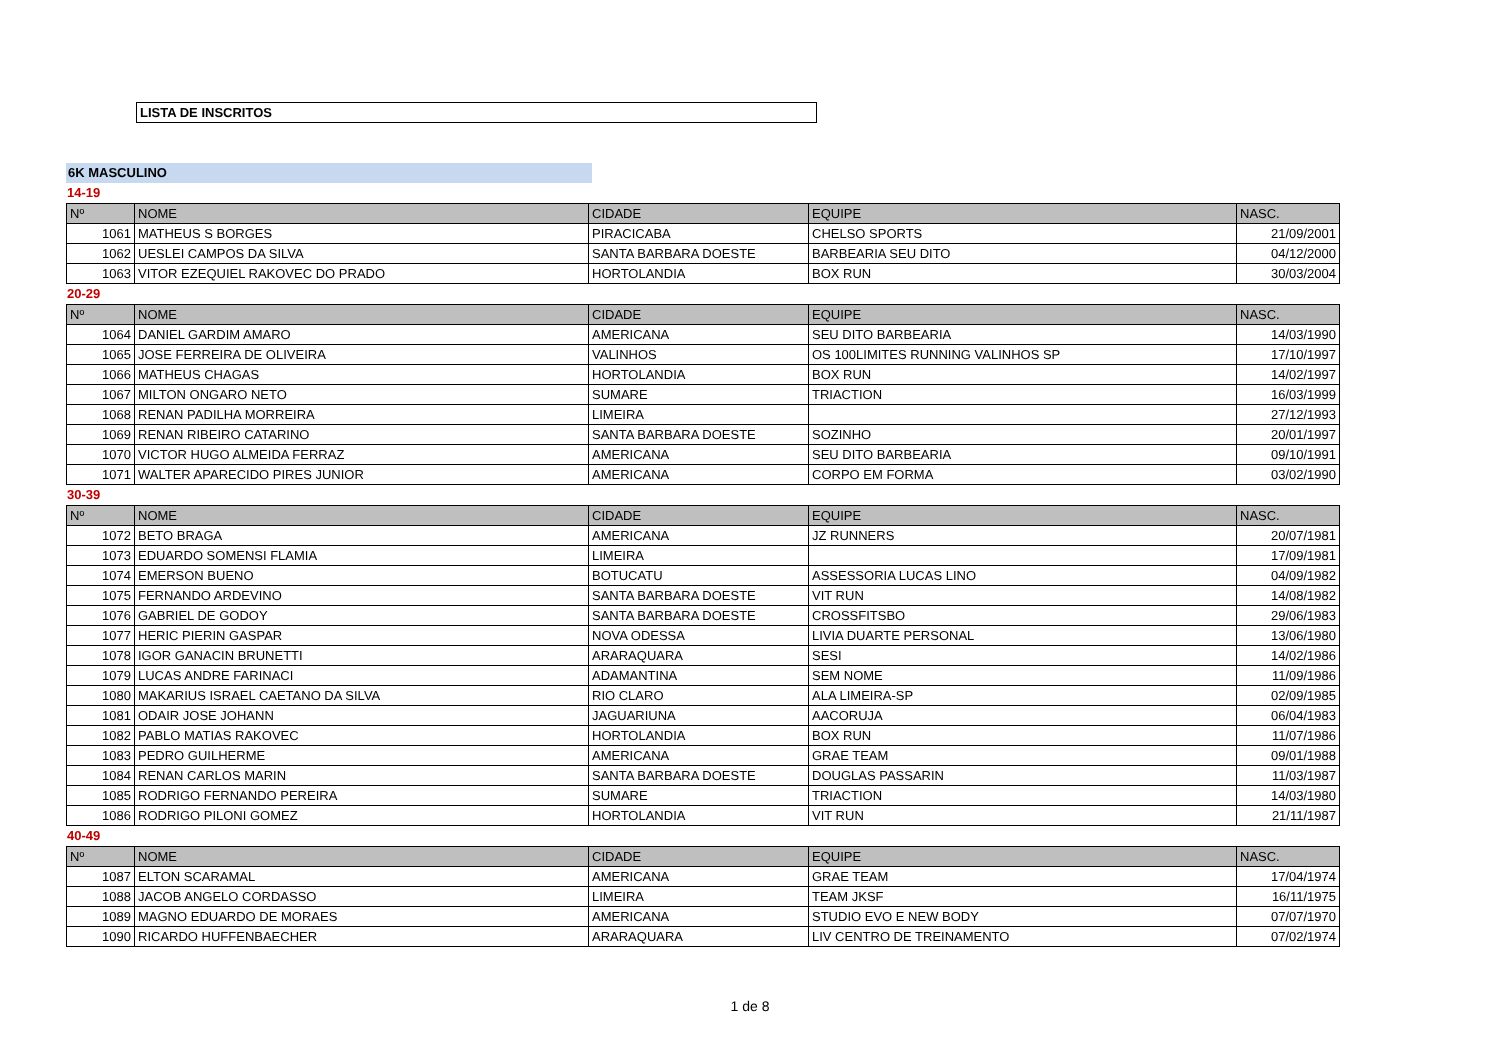LISTA DE INSCRITOS
6K MASCULINO
14-19
| Nº | NOME | CIDADE | EQUIPE | NASC. |
| --- | --- | --- | --- | --- |
| 1061 | MATHEUS S BORGES | PIRACICABA | CHELSO SPORTS | 21/09/2001 |
| 1062 | UESLEI CAMPOS DA SILVA | SANTA BARBARA DOESTE | BARBEARIA SEU DITO | 04/12/2000 |
| 1063 | VITOR EZEQUIEL RAKOVEC DO PRADO | HORTOLANDIA | BOX RUN | 30/03/2004 |
20-29
| Nº | NOME | CIDADE | EQUIPE | NASC. |
| --- | --- | --- | --- | --- |
| 1064 | DANIEL GARDIM AMARO | AMERICANA | SEU DITO BARBEARIA | 14/03/1990 |
| 1065 | JOSE FERREIRA DE OLIVEIRA | VALINHOS | OS 100LIMITES RUNNING VALINHOS SP | 17/10/1997 |
| 1066 | MATHEUS CHAGAS | HORTOLANDIA | BOX RUN | 14/02/1997 |
| 1067 | MILTON ONGARO NETO | SUMARE | TRIACTION | 16/03/1999 |
| 1068 | RENAN PADILHA MORREIRA | LIMEIRA | | 27/12/1993 |
| 1069 | RENAN RIBEIRO CATARINO | SANTA BARBARA DOESTE | SOZINHO | 20/01/1997 |
| 1070 | VICTOR HUGO ALMEIDA FERRAZ | AMERICANA | SEU DITO BARBEARIA | 09/10/1991 |
| 1071 | WALTER APARECIDO PIRES JUNIOR | AMERICANA | CORPO EM FORMA | 03/02/1990 |
30-39
| Nº | NOME | CIDADE | EQUIPE | NASC. |
| --- | --- | --- | --- | --- |
| 1072 | BETO BRAGA | AMERICANA | JZ RUNNERS | 20/07/1981 |
| 1073 | EDUARDO SOMENSI FLAMIA | LIMEIRA | | 17/09/1981 |
| 1074 | EMERSON BUENO | BOTUCATU | ASSESSORIA LUCAS LINO | 04/09/1982 |
| 1075 | FERNANDO ARDEVINO | SANTA BARBARA DOESTE | VIT RUN | 14/08/1982 |
| 1076 | GABRIEL DE GODOY | SANTA BARBARA DOESTE | CROSSFITSBO | 29/06/1983 |
| 1077 | HERIC PIERIN GASPAR | NOVA ODESSA | LIVIA DUARTE PERSONAL | 13/06/1980 |
| 1078 | IGOR GANACIN BRUNETTI | ARARAQUARA | SESI | 14/02/1986 |
| 1079 | LUCAS ANDRE FARINACI | ADAMANTINA | SEM NOME | 11/09/1986 |
| 1080 | MAKARIUS ISRAEL CAETANO DA SILVA | RIO CLARO | ALA LIMEIRA-SP | 02/09/1985 |
| 1081 | ODAIR JOSE JOHANN | JAGUARIUNA | AACORUJA | 06/04/1983 |
| 1082 | PABLO MATIAS RAKOVEC | HORTOLANDIA | BOX RUN | 11/07/1986 |
| 1083 | PEDRO GUILHERME | AMERICANA | GRAE TEAM | 09/01/1988 |
| 1084 | RENAN CARLOS MARIN | SANTA BARBARA DOESTE | DOUGLAS PASSARIN | 11/03/1987 |
| 1085 | RODRIGO FERNANDO PEREIRA | SUMARE | TRIACTION | 14/03/1980 |
| 1086 | RODRIGO PILONI GOMEZ | HORTOLANDIA | VIT RUN | 21/11/1987 |
40-49
| Nº | NOME | CIDADE | EQUIPE | NASC. |
| --- | --- | --- | --- | --- |
| 1087 | ELTON SCARAMAL | AMERICANA | GRAE TEAM | 17/04/1974 |
| 1088 | JACOB ANGELO CORDASSO | LIMEIRA | TEAM JKSF | 16/11/1975 |
| 1089 | MAGNO EDUARDO DE MORAES | AMERICANA | STUDIO EVO E NEW BODY | 07/07/1970 |
| 1090 | RICARDO HUFFENBAECHER | ARARAQUARA | LIV CENTRO DE TREINAMENTO | 07/02/1974 |
1 de 8